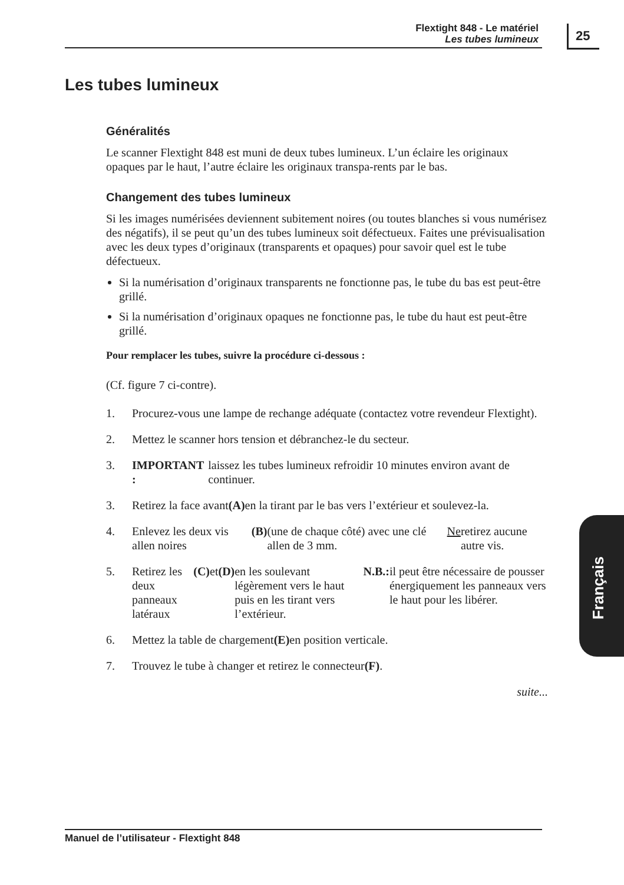Flextight 848 - Le matériel
Les tubes lumineux
25
Les tubes lumineux
Généralités
Le scanner Flextight 848 est muni de deux tubes lumineux. L’un éclaire les originaux opaques par le haut, l’autre éclaire les originaux transpa-rents par le bas.
Changement des tubes lumineux
Si les images numérisées deviennent subitement noires (ou toutes blanches si vous numérisez des négatifs), il se peut qu’un des tubes lumineux soit défectueux. Faites une prévisualisation avec les deux types d’originaux (transparents et opaques) pour savoir quel est le tube défectueux.
Si la numérisation d’originaux transparents ne fonctionne pas, le tube du bas est peut-être grillé.
Si la numérisation d’originaux opaques ne fonctionne pas, le tube du haut est peut-être grillé.
Pour remplacer les tubes, suivre la procédure ci-dessous :
(Cf. figure 7 ci-contre).
1. Procurez-vous une lampe de rechange adéquate (contactez votre revendeur Flextight).
2. Mettez le scanner hors tension et débranchez-le du secteur.
3. IMPORTANT : laissez les tubes lumineux refroidir 10 minutes environ avant de continuer.
3. Retirez la face avant (A) en la tirant par le bas vers l’extérieur et soulevez-la.
4. Enlevez les deux vis allen noires (B) (une de chaque côté) avec une clé allen de 3 mm. Ne retirez aucune autre vis.
5. Retirez les deux panneaux latéraux (C) et (D) en les soulevant légèrement vers le haut puis en les tirant vers l’extérieur.
N.B.: il peut être nécessaire de pousser énergiquement les panneaux vers le haut pour les libérer.
6. Mettez la table de chargement (E) en position verticale.
7. Trouvez le tube à changer et retirez le connecteur (F).
suite...
Français
Manuel de l’utilisateur - Flextight 848